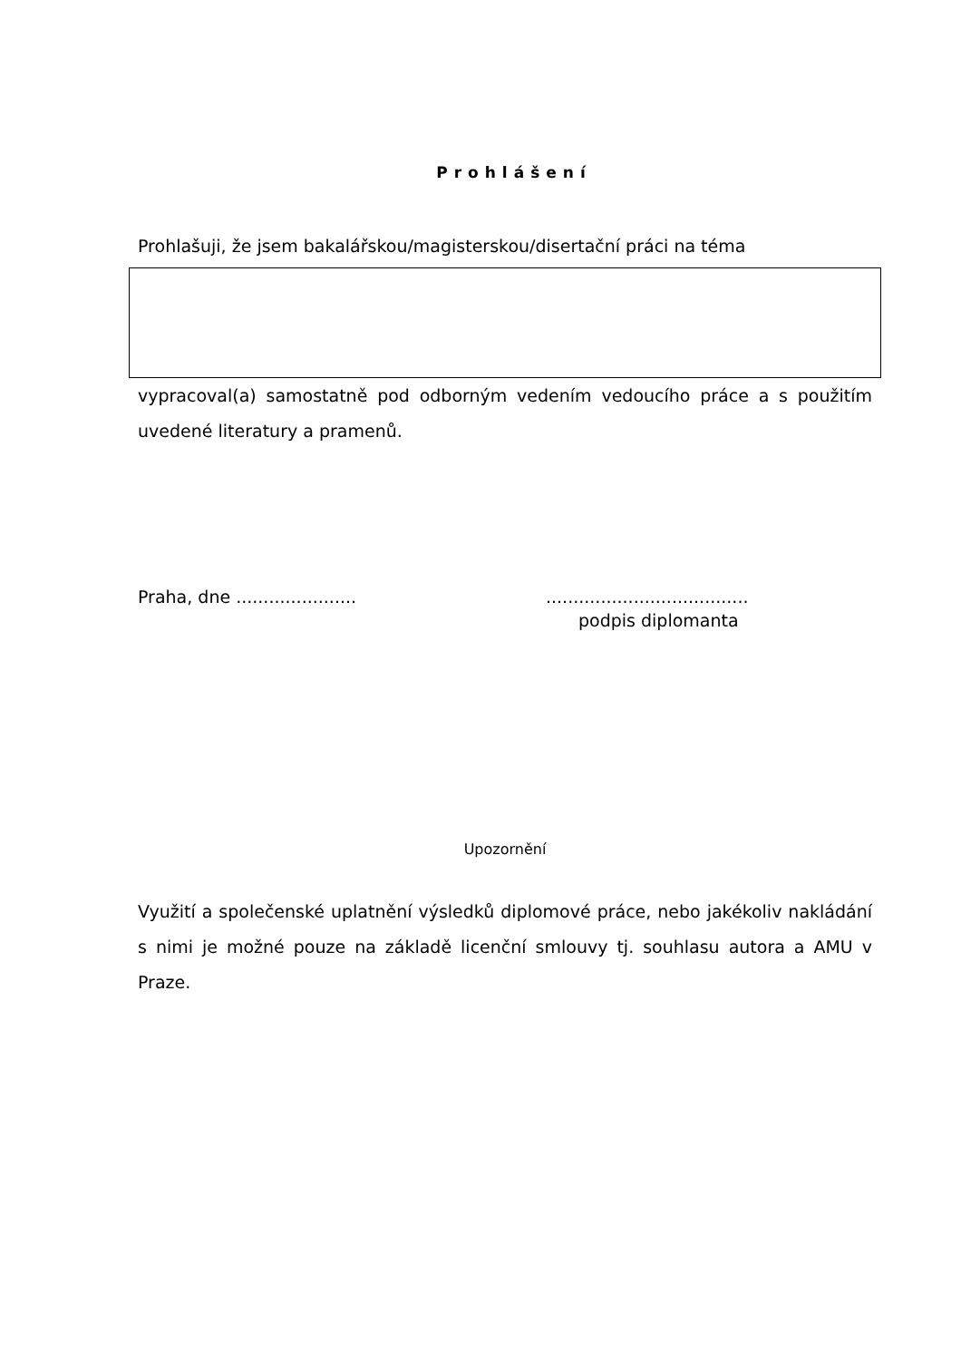Prohlášení
Prohlašuji, že jsem bakalářskou/magisterskou/disertační práci na téma
vypracoval(a) samostatně pod odborným vedením vedoucího práce a s použitím uvedené literatury a pramenů.
Praha, dne ...................... .....................................
podpis diplomanta
Upozornění
Využití a společenské uplatnění výsledků diplomové práce, nebo jakékoliv nakládání s nimi je možné pouze na základě licenční smlouvy tj. souhlasu autora a AMU v Praze.